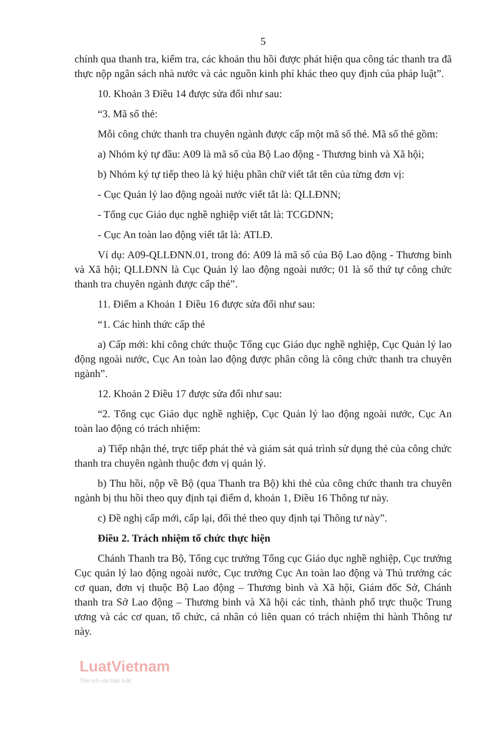5
chính qua thanh tra, kiểm tra, các khoản thu hồi được phát hiện qua công tác thanh tra đã thực nộp ngân sách nhà nước và các nguồn kinh phí khác theo quy định của pháp luật”.
10. Khoản 3 Điều 14 được sửa đổi như sau:
“3. Mã số thẻ:
Mỗi công chức thanh tra chuyên ngành được cấp một mã số thẻ. Mã số thẻ gồm:
a) Nhóm ký tự đầu: A09 là mã số của Bộ Lao động - Thương binh và Xã hội;
b) Nhóm ký tự tiếp theo là ký hiệu phần chữ viết tắt tên của từng đơn vị:
- Cục Quản lý lao động ngoài nước viết tắt là: QLLĐNN;
- Tổng cục Giáo dục nghề nghiệp viết tắt là: TCGDNN;
- Cục An toàn lao động viết tắt là: ATLĐ.
Ví dụ: A09-QLLĐNN.01, trong đó: A09 là mã số của Bộ Lao động - Thương binh và Xã hội; QLLĐNN là Cục Quản lý lao động ngoài nước; 01 là số thứ tự công chức thanh tra chuyên ngành được cấp thẻ”.
11. Điểm a Khoản 1 Điều 16 được sửa đổi như sau:
“1. Các hình thức cấp thẻ
a) Cấp mới: khi công chức thuộc Tổng cục Giáo dục nghề nghiệp, Cục Quản lý lao động ngoài nước, Cục An toàn lao động được phân công là công chức thanh tra chuyên ngành”.
12. Khoản 2 Điều 17 được sửa đổi như sau:
“2. Tổng cục Giáo dục nghề nghiệp, Cục Quản lý lao động ngoài nước, Cục An toàn lao động có trách nhiệm:
a) Tiếp nhận thẻ, trực tiếp phát thẻ và giám sát quá trình sử dụng thẻ của công chức thanh tra chuyên ngành thuộc đơn vị quản lý.
b) Thu hồi, nộp về Bộ (qua Thanh tra Bộ) khi thẻ của công chức thanh tra chuyên ngành bị thu hồi theo quy định tại điểm d, khoản 1, Điều 16 Thông tư này.
c) Đề nghị cấp mới, cấp lại, đổi thẻ theo quy định tại Thông tư này”.
Điều 2. Trách nhiệm tổ chức thực hiện
Chánh Thanh tra Bộ, Tổng cục trưởng Tổng cục Giáo dục nghề nghiệp, Cục trưởng Cục quản lý lao động ngoài nước, Cục trưởng Cục An toàn lao động và Thủ trưởng các cơ quan, đơn vị thuộc Bộ Lao động – Thương binh và Xã hội, Giám đốc Sở, Chánh thanh tra Sở Lao động – Thương binh và Xã hội các tỉnh, thành phố trực thuộc Trung ương và các cơ quan, tổ chức, cá nhân có liên quan có trách nhiệm thi hành Thông tư này.
LuatVietnam
Tiện ích văn bản luật